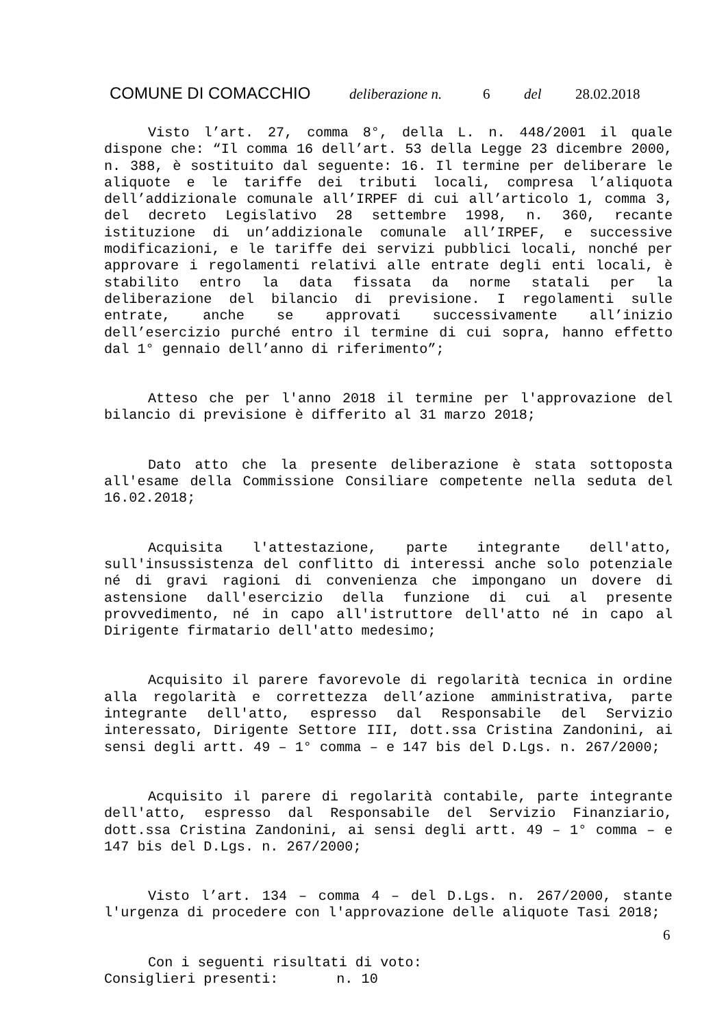COMUNE DI COMACCHIO deliberazione n. 6 del 28.02.2018
Visto l’art. 27, comma 8°, della L. n. 448/2001 il quale dispone che: “Il comma 16 dell’art. 53 della Legge 23 dicembre 2000, n. 388, è sostituito dal seguente: 16. Il termine per deliberare le aliquote e le tariffe dei tributi locali, compresa l’aliquota dell’addizionale comunale all’IRPEF di cui all’articolo 1, comma 3, del decreto Legislativo 28 settembre 1998, n. 360, recante istituzione di un’addizionale comunale all’IRPEF, e successive modificazioni, e le tariffe dei servizi pubblici locali, nonché per approvare i regolamenti relativi alle entrate degli enti locali, è stabilito entro la data fissata da norme statali per la deliberazione del bilancio di previsione. I regolamenti sulle entrate, anche se approvati successivamente all’inizio dell’esercizio purché entro il termine di cui sopra, hanno effetto dal 1° gennaio dell’anno di riferimento”;
Atteso che per l'anno 2018 il termine per l'approvazione del bilancio di previsione è differito al 31 marzo 2018;
Dato atto che la presente deliberazione è stata sottoposta all'esame della Commissione Consiliare competente nella seduta del 16.02.2018;
Acquisita l'attestazione, parte integrante dell'atto, sull'insussistenza del conflitto di interessi anche solo potenziale né di gravi ragioni di convenienza che impongano un dovere di astensione dall'esercizio della funzione di cui al presente provvedimento, né in capo all'istruttore dell'atto né in capo al Dirigente firmatario dell'atto medesimo;
Acquisito il parere favorevole di regolarità tecnica in ordine alla regolarità e correttezza dell’azione amministrativa, parte integrante dell'atto, espresso dal Responsabile del Servizio interessato, Dirigente Settore III, dott.ssa Cristina Zandonini, ai sensi degli artt. 49 – 1° comma – e 147 bis del D.Lgs. n. 267/2000;
Acquisito il parere di regolarità contabile, parte integrante dell'atto, espresso dal Responsabile del Servizio Finanziario, dott.ssa Cristina Zandonini, ai sensi degli artt. 49 – 1° comma – e 147 bis del D.Lgs. n. 267/2000;
Visto l’art. 134 – comma 4 – del D.Lgs. n. 267/2000, stante l'urgenza di procedere con l'approvazione delle aliquote Tasi 2018;
Con i seguenti risultati di voto:
Consiglieri presenti: n. 10
6